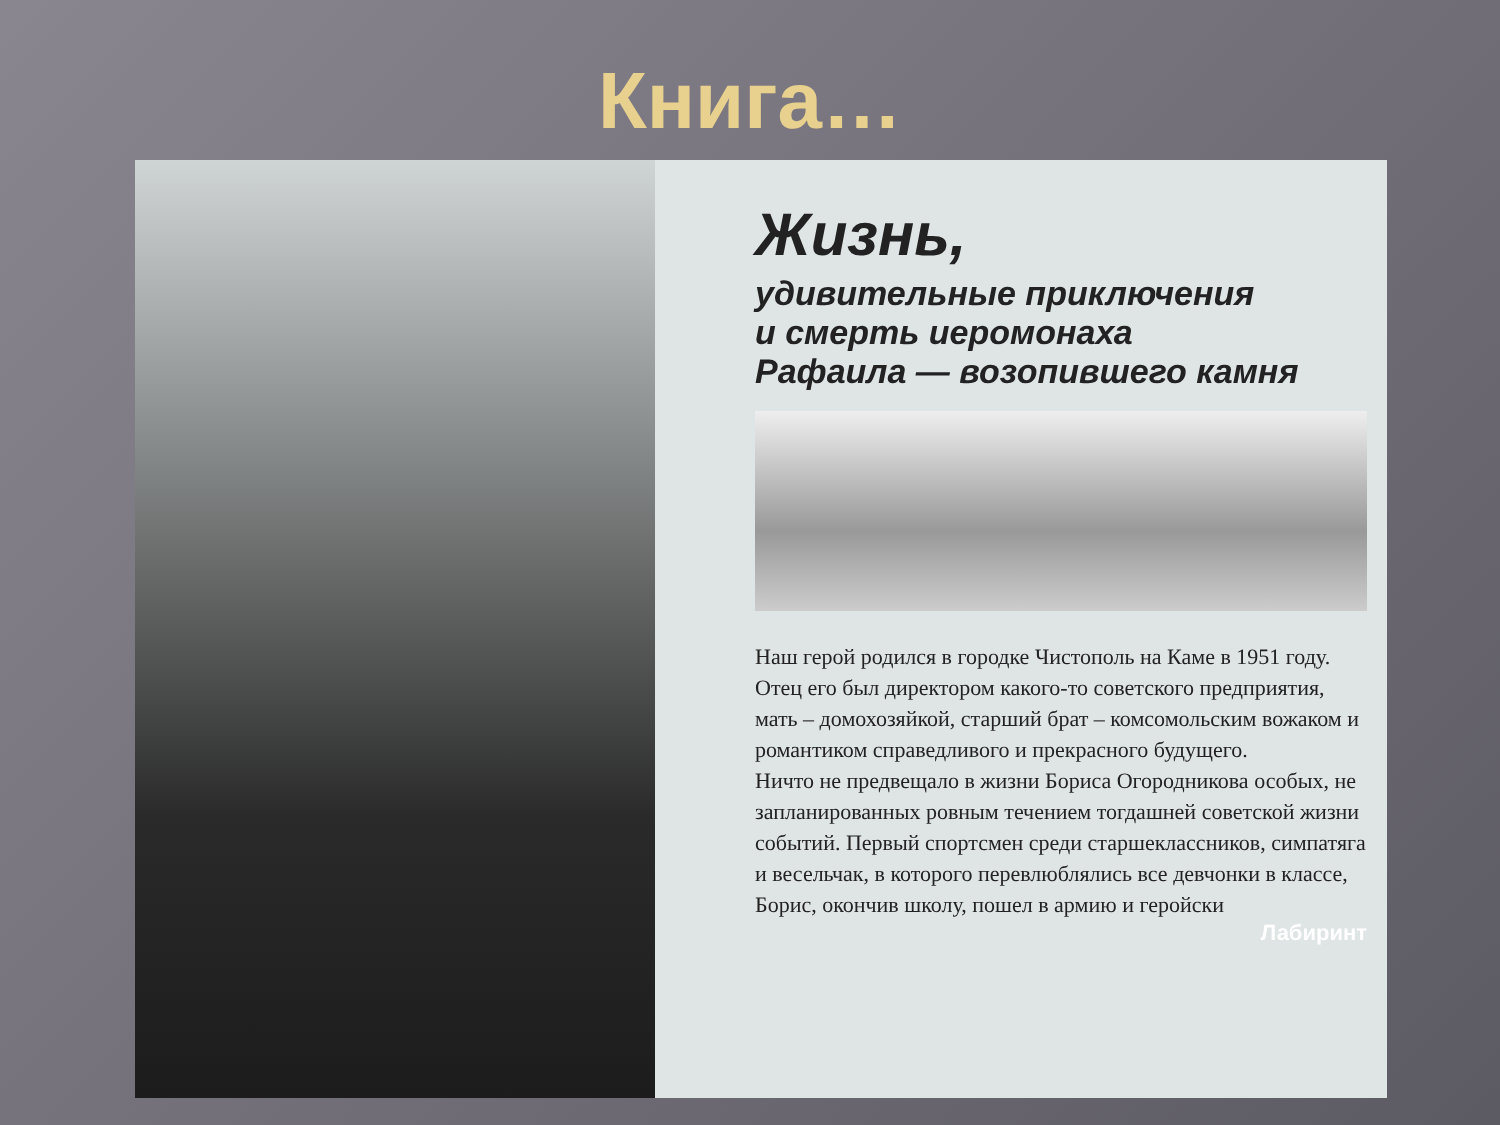Книга…
Жизнь,
удивительные приключения
и смерть иеромонаха
Рафаила — возопившего камня
Наш герой родился в городке Чистополь на Каме в 1951 году. Отец его был директором какого-то советского предприятия, мать – домохозяйкой, старший брат – комсомольским вожаком и романтиком справедливого и прекрасного будущего.
Ничто не предвещало в жизни Бориса Огородникова особых, не запланированных ровным течением тогдашней советской жизни событий. Первый спортсмен среди старшеклассников, симпатяга и весельчак, в которого перевлюблялись все девчонки в классе, Борис, окончив школу, пошел в армию и геройски
Лабиринт